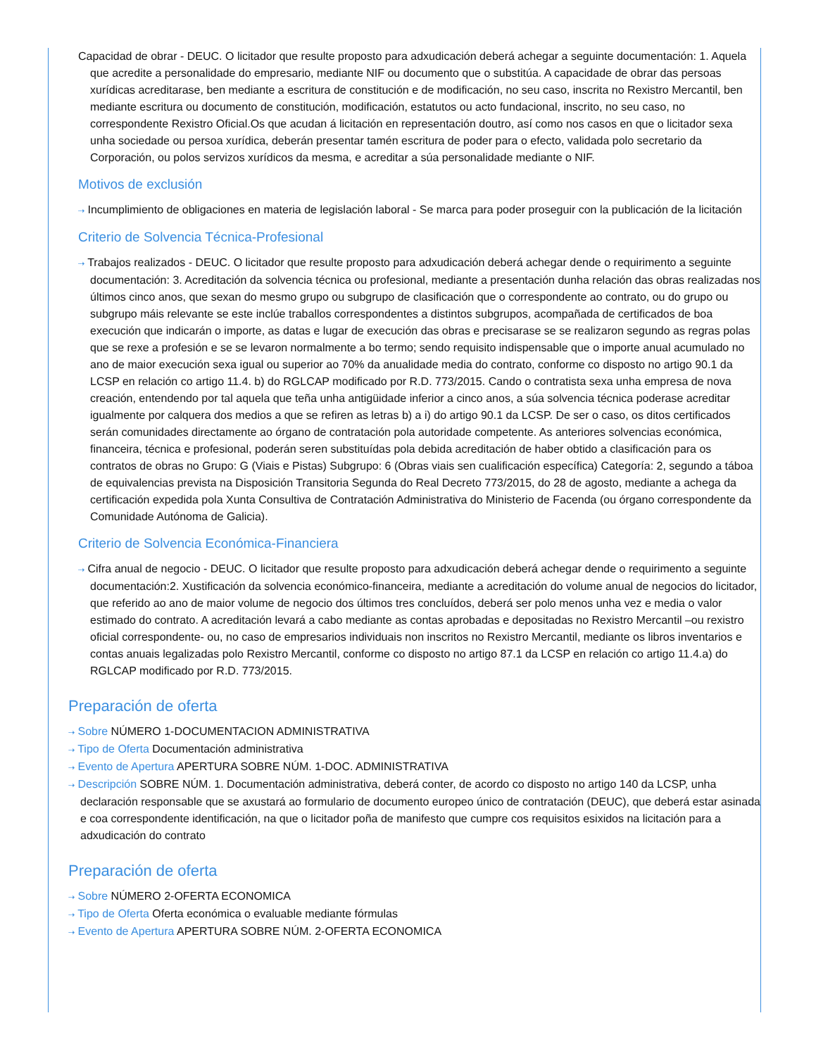Capacidad de obrar - DEUC. O licitador que resulte proposto para adxudicación deberá achegar a seguinte documentación: 1. Aquela que acredite a personalidade do empresario, mediante NIF ou documento que o substitúa. A capacidade de obrar das persoas xurídicas acreditarase, ben mediante a escritura de constitución e de modificación, no seu caso, inscrita no Rexistro Mercantil, ben mediante escritura ou documento de constitución, modificación, estatutos ou acto fundacional, inscrito, no seu caso, no correspondente Rexistro Oficial.Os que acudan á licitación en representación doutro, así como nos casos en que o licitador sexa unha sociedade ou persoa xurídica, deberán presentar tamén escritura de poder para o efecto, validada polo secretario da Corporación, ou polos servizos xurídicos da mesma, e acreditar a súa personalidade mediante o NIF.
Motivos de exclusión
⇢ Incumplimiento de obligaciones en materia de legislación laboral - Se marca para poder proseguir con la publicación de la licitación
Criterio de Solvencia Técnica-Profesional
⇢ Trabajos realizados - DEUC. O licitador que resulte proposto para adxudicación deberá achegar dende o requirimento a seguinte documentación: 3. Acreditación da solvencia técnica ou profesional, mediante a presentación dunha relación das obras realizadas nos últimos cinco anos, que sexan do mesmo grupo ou subgrupo de clasificación que o correspondente ao contrato, ou do grupo ou subgrupo máis relevante se este inclúe traballos correspondentes a distintos subgrupos, acompañada de certificados de boa execución que indicarán o importe, as datas e lugar de execución das obras e precisarase se se realizaron segundo as regras polas que se rexe a profesión e se se levaron normalmente a bo termo; sendo requisito indispensable que o importe anual acumulado no ano de maior execución sexa igual ou superior ao 70% da anualidade media do contrato, conforme co disposto no artigo 90.1 da LCSP en relación co artigo 11.4. b) do RGLCAP modificado por R.D. 773/2015. Cando o contratista sexa unha empresa de nova creación, entendendo por tal aquela que teña unha antigüidade inferior a cinco anos, a súa solvencia técnica poderase acreditar igualmente por calquera dos medios a que se refiren as letras b) a i) do artigo 90.1 da LCSP. De ser o caso, os ditos certificados serán comunidades directamente ao órgano de contratación pola autoridade competente. As anteriores solvencias económica, financeira, técnica e profesional, poderán seren substituídas pola debida acreditación de haber obtido a clasificación para os contratos de obras no Grupo: G (Viais e Pistas) Subgrupo: 6 (Obras viais sen cualificación específica) Categoría: 2, segundo a táboa de equivalencias prevista na Disposición Transitoria Segunda do Real Decreto 773/2015, do 28 de agosto, mediante a achega da certificación expedida pola Xunta Consultiva de Contratación Administrativa do Ministerio de Facenda (ou órgano correspondente da Comunidade Autónoma de Galicia).
Criterio de Solvencia Económica-Financiera
⇢ Cifra anual de negocio - DEUC. O licitador que resulte proposto para adxudicación deberá achegar dende o requirimento a seguinte documentación:2. Xustificación da solvencia económico-financeira, mediante a acreditación do volume anual de negocios do licitador, que referido ao ano de maior volume de negocio dos últimos tres concluídos, deberá ser polo menos unha vez e media o valor estimado do contrato. A acreditación levará a cabo mediante as contas aprobadas e depositadas no Rexistro Mercantil –ou rexistro oficial correspondente- ou, no caso de empresarios individuais non inscritos no Rexistro Mercantil, mediante os libros inventarios e contas anuais legalizadas polo Rexistro Mercantil, conforme co disposto no artigo 87.1 da LCSP en relación co artigo 11.4.a) do RGLCAP modificado por R.D. 773/2015.
Preparación de oferta
⇢ Sobre NÚMERO 1-DOCUMENTACION ADMINISTRATIVA
⇢ Tipo de Oferta Documentación administrativa
⇢ Evento de Apertura APERTURA SOBRE NÚM. 1-DOC. ADMINISTRATIVA
⇢ Descripción SOBRE NÚM. 1. Documentación administrativa, deberá conter, de acordo co disposto no artigo 140 da LCSP, unha declaración responsable que se axustará ao formulario de documento europeo único de contratación (DEUC), que deberá estar asinada e coa correspondente identificación, na que o licitador poña de manifesto que cumpre cos requisitos esixidos na licitación para a adxudicación do contrato
Preparación de oferta
⇢ Sobre NÚMERO 2-OFERTA ECONOMICA
⇢ Tipo de Oferta Oferta económica o evaluable mediante fórmulas
⇢ Evento de Apertura APERTURA SOBRE NÚM. 2-OFERTA ECONOMICA